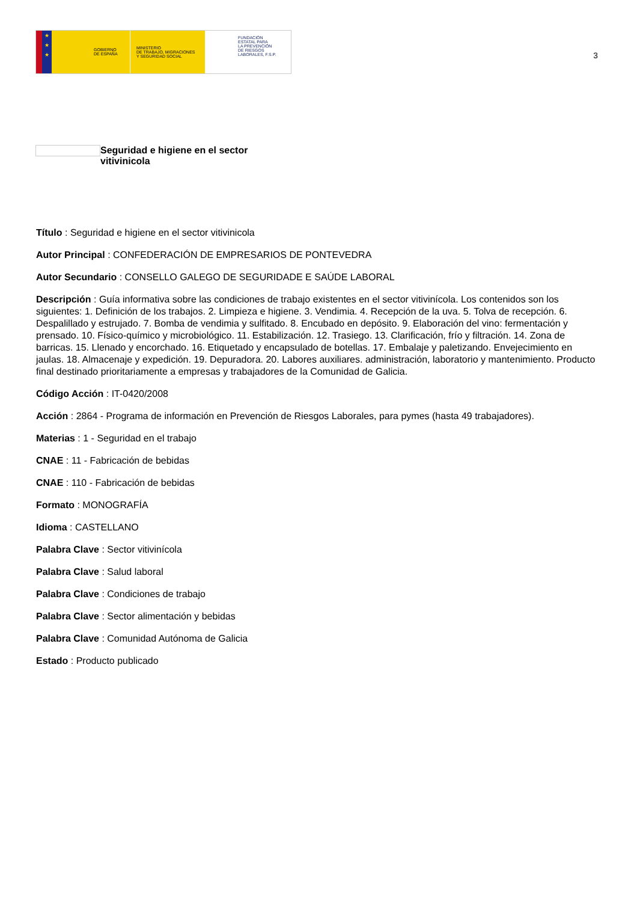★
★
★
GOBIERNO
DE ESPAÑA
MINISTERIO
DE TRABAJO, MIGRACIONES
Y SEGURIDAD SOCIAL
FUNDACIÓN
ESTATAL PARA
LA PREVENCIÓN
DE RIESGOS
LABORALES, F.S.P.
3
Seguridad e higiene en el sector vitivinicola
Título : Seguridad e higiene en el sector vitivinicola
Autor Principal : CONFEDERACIÓN DE EMPRESARIOS DE PONTEVEDRA
Autor Secundario : CONSELLO GALEGO DE SEGURIDADE E SAÚDE LABORAL
Descripción : Guía informativa sobre las condiciones de trabajo existentes en el sector vitivinícola. Los contenidos son los siguientes: 1. Definición de los trabajos. 2. Limpieza e higiene. 3. Vendimia. 4. Recepción de la uva. 5. Tolva de recepción. 6. Despalillado y estrujado. 7. Bomba de vendimia y sulfitado. 8. Encubado en depósito. 9. Elaboración del vino: fermentación y prensado. 10. Físico-químico y microbiológico. 11. Estabilización. 12. Trasiego. 13. Clarificación, frío y filtración. 14. Zona de barricas. 15. Llenado y encorchado. 16. Etiquetado y encapsulado de botellas. 17. Embalaje y paletizando. Envejecimiento en jaulas. 18. Almacenaje y expedición. 19. Depuradora. 20. Labores auxiliares. administración, laboratorio y mantenimiento. Producto final destinado prioritariamente a empresas y trabajadores de la Comunidad de Galicia.
Código Acción : IT-0420/2008
Acción : 2864 - Programa de información en Prevención de Riesgos Laborales, para pymes (hasta 49 trabajadores).
Materias : 1 - Seguridad en el trabajo
CNAE : 11 - Fabricación de bebidas
CNAE : 110 - Fabricación de bebidas
Formato : MONOGRAFÍA
Idioma : CASTELLANO
Palabra Clave : Sector vitivinícola
Palabra Clave : Salud laboral
Palabra Clave : Condiciones de trabajo
Palabra Clave : Sector alimentación y bebidas
Palabra Clave : Comunidad Autónoma de Galicia
Estado : Producto publicado